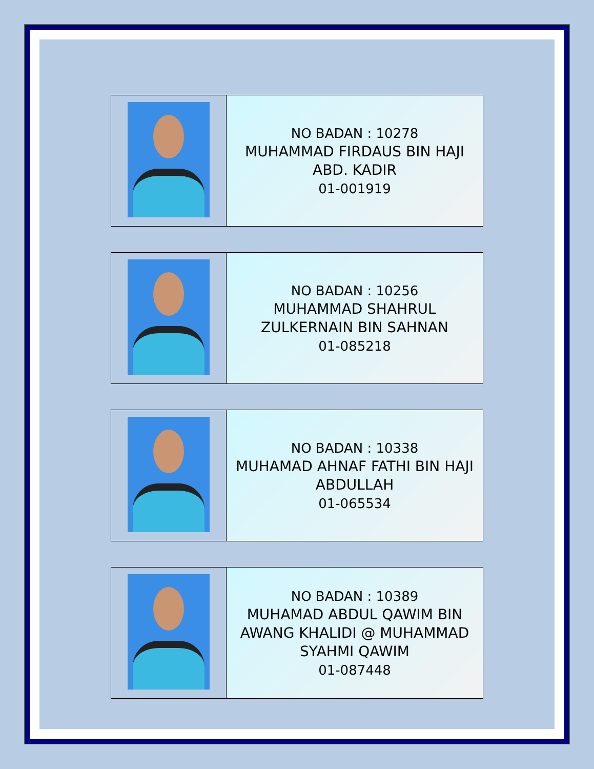| | NO BADAN : 10278 MUHAMMAD FIRDAUS BIN HAJI ABD. KADIR 01-001919 |
| | NO BADAN : 10256 MUHAMMAD SHAHRUL ZULKERNAIN BIN SAHNAN 01-085218 |
| | NO BADAN : 10338 MUHAMAD AHNAF FATHI BIN HAJI ABDULLAH 01-065534 |
| | NO BADAN : 10389 MUHAMAD ABDUL QAWIM BIN AWANG KHALIDI @ MUHAMMAD SYAHMI QAWIM 01-087448 |